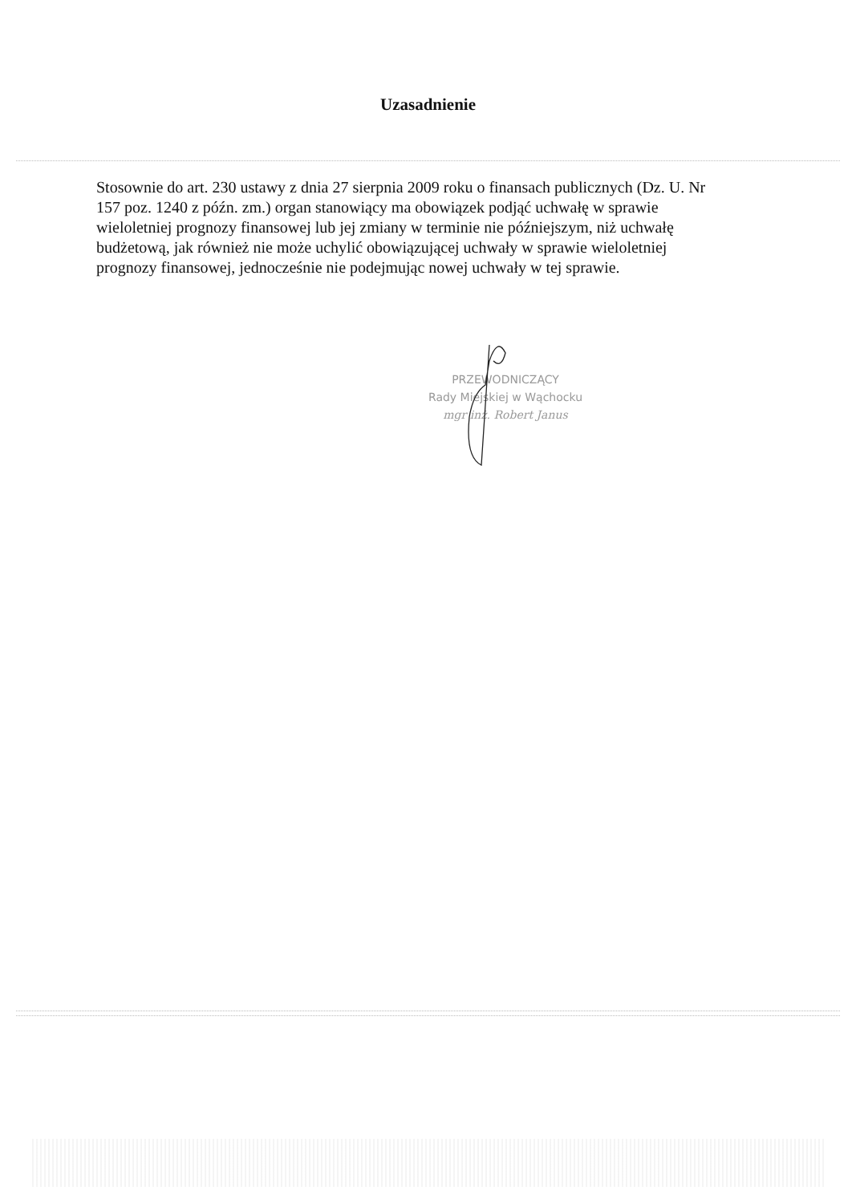Uzasadnienie
Stosownie do art. 230 ustawy z dnia 27 sierpnia 2009 roku o finansach publicznych (Dz. U. Nr 157 poz. 1240 z późn. zm.) organ stanowiący ma obowiązek podjąć uchwałę w sprawie wieloletniej prognozy finansowej lub jej zmiany w terminie nie późniejszym, niż uchwałę budżetową, jak również nie może uchylić obowiązującej uchwały w sprawie wieloletniej prognozy finansowej, jednocześnie nie podejmując nowej uchwały w tej sprawie.
PRZEWODNICZĄCY
Rady Miejskiej w Wąchocku
mgr inż. Robert Janus